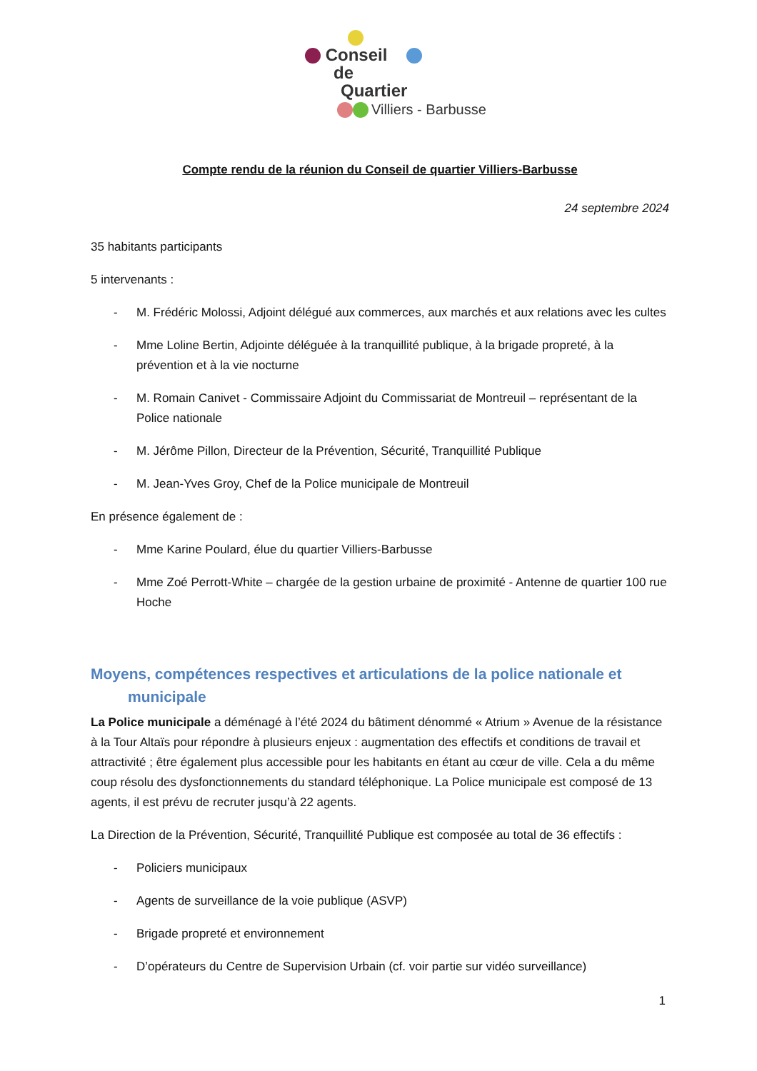Conseil
de
Quartier
Villiers - Barbusse
Compte rendu de la réunion du Conseil de quartier Villiers-Barbusse
24 septembre 2024
35 habitants participants
5 intervenants :
- M. Frédéric Molossi, Adjoint délégué aux commerces, aux marchés et aux relations avec les cultes
- Mme Loline Bertin, Adjointe déléguée à la tranquillité publique, à la brigade propreté, à la prévention et à la vie nocturne
- M. Romain Canivet - Commissaire Adjoint du Commissariat de Montreuil – représentant de la Police nationale
- M. Jérôme Pillon, Directeur de la Prévention, Sécurité, Tranquillité Publique
- M. Jean-Yves Groy, Chef de la Police municipale de Montreuil
En présence également de :
- Mme Karine Poulard, élue du quartier Villiers-Barbusse
- Mme Zoé Perrott-White – chargée de la gestion urbaine de proximité - Antenne de quartier 100 rue Hoche
Moyens, compétences respectives et articulations de la police nationale et
municipale
La Police municipale a déménagé à l’été 2024 du bâtiment dénommé « Atrium » Avenue de la résistance à la Tour Altaïs pour répondre à plusieurs enjeux : augmentation des effectifs et conditions de travail et attractivité ; être également plus accessible pour les habitants en étant au cœur de ville. Cela a du même coup résolu des dysfonctionnements du standard téléphonique. La Police municipale est composé de 13 agents, il est prévu de recruter jusqu’à 22 agents.
La Direction de la Prévention, Sécurité, Tranquillité Publique est composée au total de 36 effectifs :
- Policiers municipaux
- Agents de surveillance de la voie publique (ASVP)
- Brigade propreté et environnement
- D’opérateurs du Centre de Supervision Urbain (cf. voir partie sur vidéo surveillance)
1